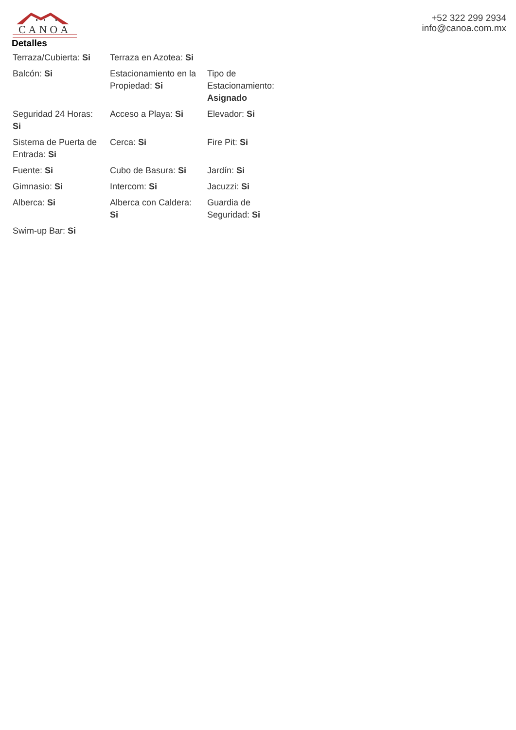CANOA
+52 322 299 2934
info@canoa.com.mx
Detalles
| Terraza/Cubierta: Si | Terraza en Azotea: Si | |
| Balcón: Si | Estacionamiento en la Propiedad: Si | Tipo de Estacionamiento: Asignado |
| Seguridad 24 Horas: Si | Acceso a Playa: Si | Elevador: Si |
| Sistema de Puerta de Entrada: Si | Cerca: Si | Fire Pit: Si |
| Fuente: Si | Cubo de Basura: Si | Jardín: Si |
| Gimnasio: Si | Intercom: Si | Jacuzzi: Si |
| Alberca: Si | Alberca con Caldera: Si | Guardia de Seguridad: Si |
| Swim-up Bar: Si | | |